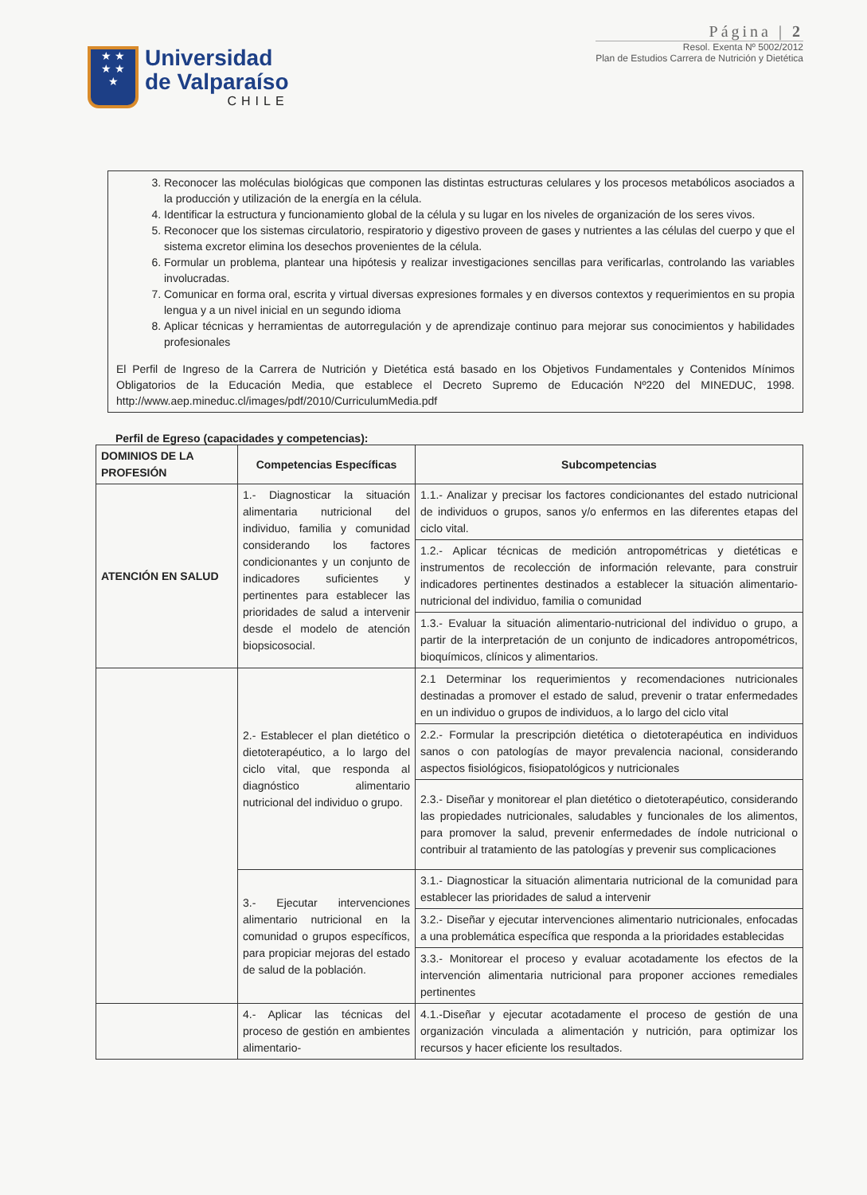★ ★
★ ★
★
Universidad
de Valparaíso
CHILE
Página | 2
Resol. Exenta Nº 5002/2012
Plan de Estudios Carrera de Nutrición y Dietética
3. Reconocer las moléculas biológicas que componen las distintas estructuras celulares y los procesos metabólicos asociados a la producción y utilización de la energía en la célula.
4. Identificar la estructura y funcionamiento global de la célula y su lugar en los niveles de organización de los seres vivos.
5. Reconocer que los sistemas circulatorio, respiratorio y digestivo proveen de gases y nutrientes a las células del cuerpo y que el sistema excretor elimina los desechos provenientes de la célula.
6. Formular un problema, plantear una hipótesis y realizar investigaciones sencillas para verificarlas, controlando las variables involucradas.
7. Comunicar en forma oral, escrita y virtual diversas expresiones formales y en diversos contextos y requerimientos en su propia lengua y a un nivel inicial en un segundo idioma
8. Aplicar técnicas y herramientas de autorregulación y de aprendizaje continuo para mejorar sus conocimientos y habilidades profesionales
El Perfil de Ingreso de la Carrera de Nutrición y Dietética está basado en los Objetivos Fundamentales y Contenidos Mínimos Obligatorios de la Educación Media, que establece el Decreto Supremo de Educación Nº220 del MINEDUC, 1998. http://www.aep.mineduc.cl/images/pdf/2010/CurriculumMedia.pdf
Perfil de Egreso (capacidades y competencias):
| DOMINIOS DE LA PROFESIÓN | Competencias Específicas | Subcompetencias |
| --- | --- | --- |
| ATENCIÓN EN SALUD | 1.- Diagnosticar la situación alimentaria nutricional del individuo, familia y comunidad considerando los factores condicionantes y un conjunto de indicadores suficientes y pertinentes para establecer las prioridades de salud a intervenir desde el modelo de atención biopsicosocial. | 1.1.- Analizar y precisar los factores condicionantes del estado nutricional de individuos o grupos, sanos y/o enfermos en las diferentes etapas del ciclo vital. |
| | | 1.2.- Aplicar técnicas de medición antropométricas y dietéticas e instrumentos de recolección de información relevante, para construir indicadores pertinentes destinados a establecer la situación alimentario-nutricional del individuo, familia o comunidad |
| | | 1.3.- Evaluar la situación alimentario-nutricional del individuo o grupo, a partir de la interpretación de un conjunto de indicadores antropométricos, bioquímicos, clínicos y alimentarios. |
| | 2.- Establecer el plan dietético o dietoterapéutico, a lo largo del ciclo vital, que responda al diagnóstico alimentario nutricional del individuo o grupo. | 2.1 Determinar los requerimientos y recomendaciones nutricionales destinadas a promover el estado de salud, prevenir o tratar enfermedades en un individuo o grupos de individuos, a lo largo del ciclo vital |
| | | 2.2.- Formular la prescripción dietética o dietoterapéutica en individuos sanos o con patologías de mayor prevalencia nacional, considerando aspectos fisiológicos, fisiopatológicos y nutricionales |
| | | 2.3.- Diseñar y monitorear el plan dietético o dietoterapéutico, considerando las propiedades nutricionales, saludables y funcionales de los alimentos, para promover la salud, prevenir enfermedades de índole nutricional o contribuir al tratamiento de las patologías y prevenir sus complicaciones |
| | 3.- Ejecutar intervenciones alimentario nutricional en la comunidad o grupos específicos, para propiciar mejoras del estado de salud de la población. | 3.1.- Diagnosticar la situación alimentaria nutricional de la comunidad para establecer las prioridades de salud a intervenir |
| | | 3.2.- Diseñar y ejecutar intervenciones alimentario nutricionales, enfocadas a una problemática específica que responda a la prioridades establecidas |
| | | 3.3.- Monitorear el proceso y evaluar acotadamente los efectos de la intervención alimentaria nutricional para proponer acciones remediales pertinentes |
| | 4.- Aplicar las técnicas del proceso de gestión en ambientes alimentario- | 4.1.-Diseñar y ejecutar acotadamente el proceso de gestión de una organización vinculada a alimentación y nutrición, para optimizar los recursos y hacer eficiente los resultados. |